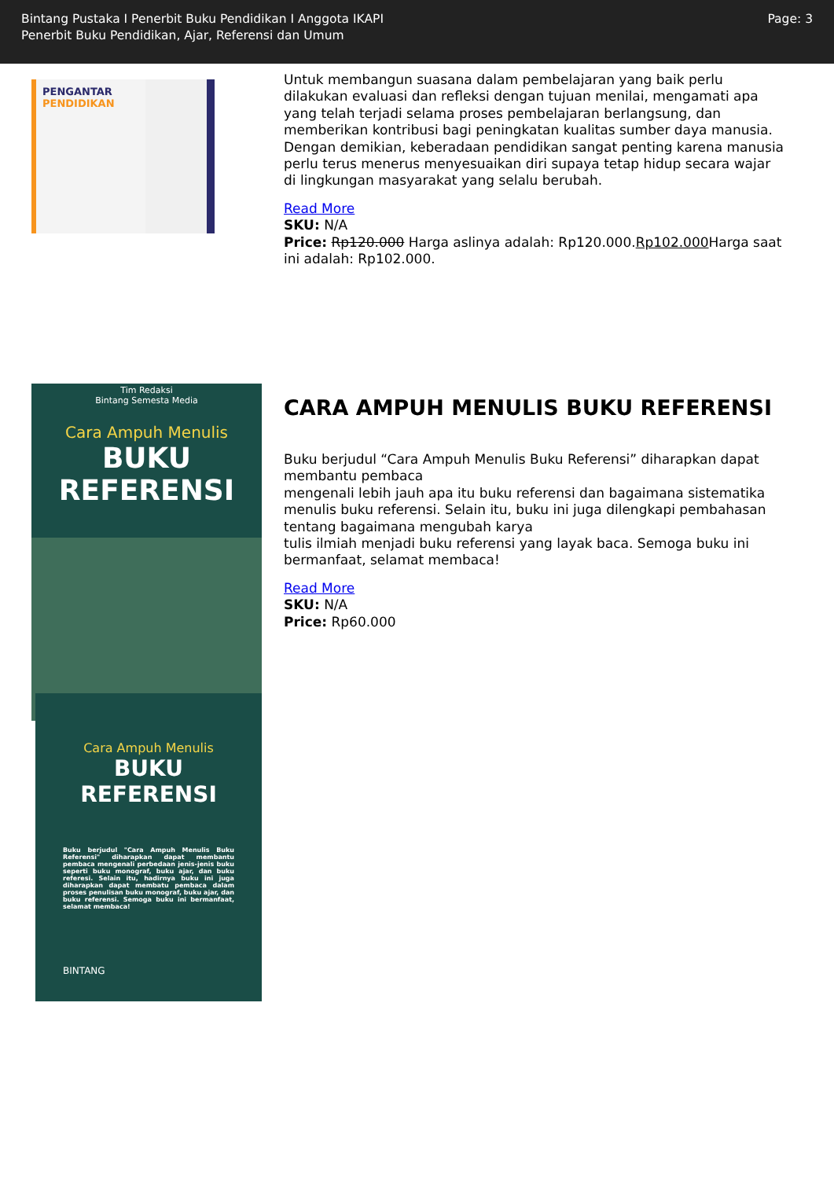Bintang Pustaka I Penerbit Buku Pendidikan I Anggota IKAPI
Penerbit Buku Pendidikan, Ajar, Referensi dan Umum
Page: 3
PENGANTAR
PENDIDIKAN
Untuk membangun suasana dalam pembelajaran yang baik perlu dilakukan evaluasi dan refleksi dengan tujuan menilai, mengamati apa yang telah terjadi selama proses pembelajaran berlangsung, dan memberikan kontribusi bagi peningkatan kualitas sumber daya manusia. Dengan demikian, keberadaan pendidikan sangat penting karena manusia perlu terus menerus menyesuaikan diri supaya tetap hidup secara wajar di lingkungan masyarakat yang selalu berubah.
Read More
SKU: N/A
Price: Rp120.000 Harga aslinya adalah: Rp120.000.Rp102.000 Harga saat ini adalah: Rp102.000.
Tim Redaksi
Bintang Semesta Media
Cara Ampuh Menulis
BUKU REFERENSI
Cara Ampuh Menulis
BUKU REFERENSI
Buku berjudul "Cara Ampuh Menulis Buku Referensi" diharapkan dapat membantu pembaca mengenali perbedaan jenis-jenis buku seperti buku monograf, buku ajar, dan buku referesi. Selain itu, hadirnya buku ini juga diharapkan dapat membatu pembaca dalam proses penulisan buku monograf, buku ajar, dan buku referensi. Semoga buku ini bermanfaat, selamat membaca!
BINTANG
CARA AMPUH MENULIS BUKU REFERENSI
Buku berjudul “Cara Ampuh Menulis Buku Referensi” diharapkan dapat membantu pembaca
mengenali lebih jauh apa itu buku referensi dan bagaimana sistematika menulis buku referensi. Selain itu, buku ini juga dilengkapi pembahasan tentang bagaimana mengubah karya
tulis ilmiah menjadi buku referensi yang layak baca. Semoga buku ini bermanfaat, selamat membaca!
Read More
SKU: N/A
Price: Rp60.000